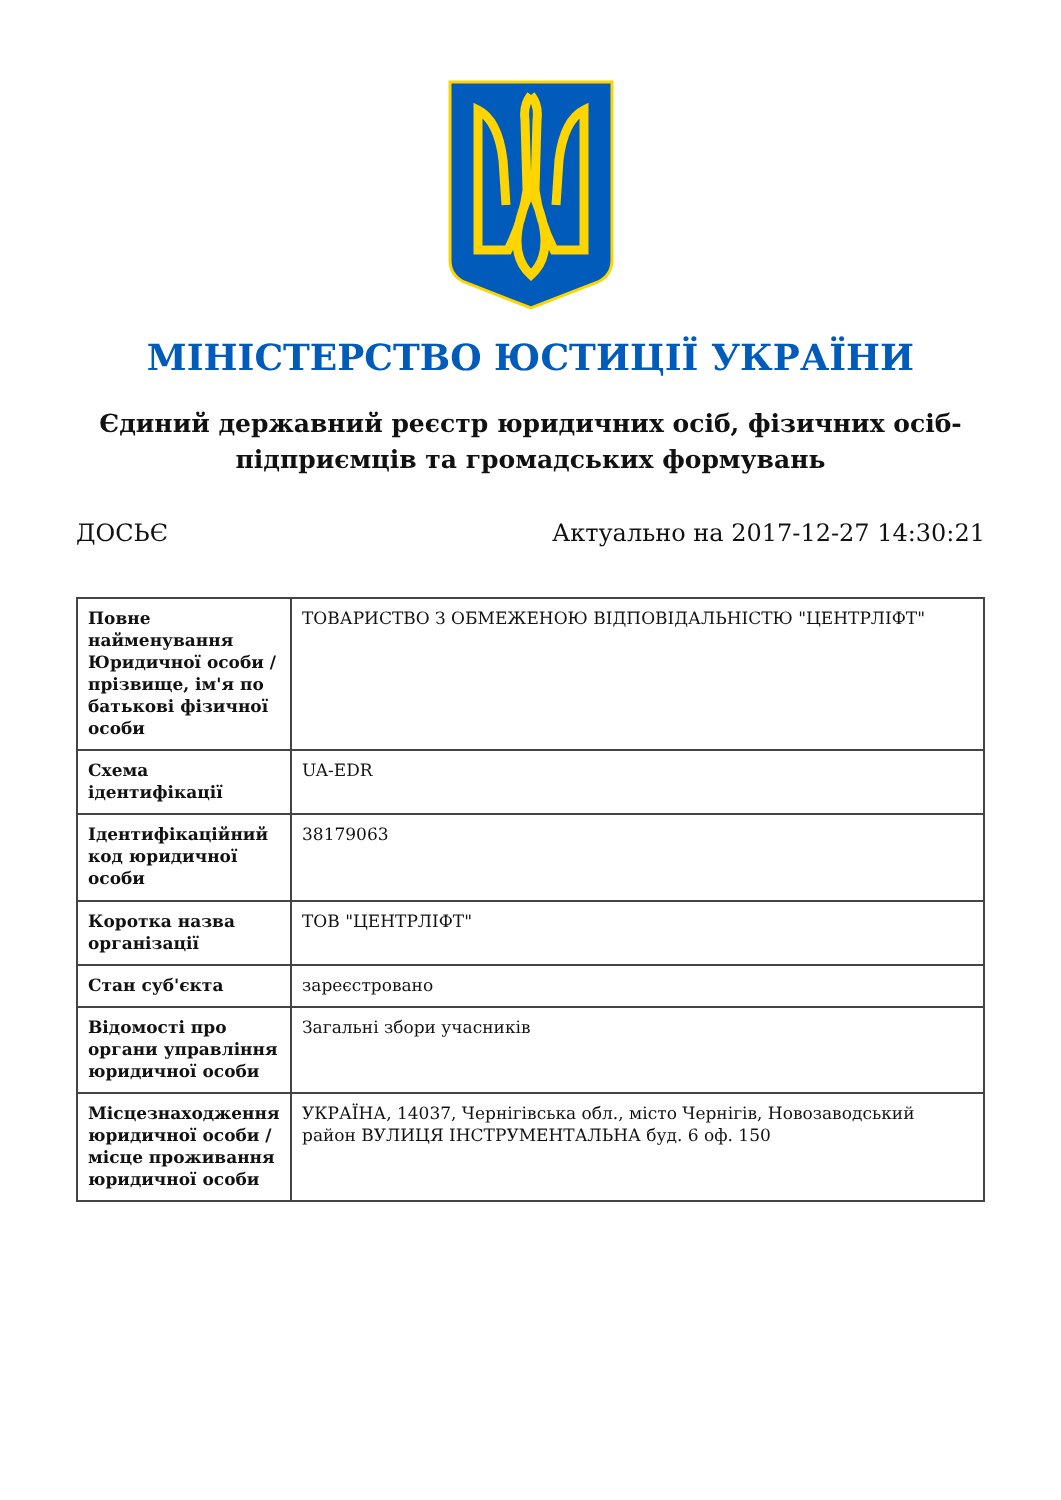МІНІСТЕРСТВО ЮСТИЦІЇ УКРАЇНИ
Єдиний державний реєстр юридичних осіб, фізичних осіб-підприємців та громадських формувань
ДОСЬЄ Актуально на 2017-12-27 14:30:21
| Повне найменування Юридичної особи / прізвище, ім'я по батькові фізичної особи | ТОВАРИСТВО З ОБМЕЖЕНОЮ ВІДПОВІДАЛЬНІСТЮ "ЦЕНТРЛІФТ" |
| Схема ідентифікації | UA-EDR |
| Ідентифікаційний код юридичної особи | 38179063 |
| Коротка назва організації | ТОВ "ЦЕНТРЛІФТ" |
| Стан суб'єкта | зареєстровано |
| Відомості про органи управління юридичної особи | Загальні збори учасників |
| Місцезнаходження юридичної особи / місце проживання юридичної особи | УКРАЇНА, 14037, Чернігівська обл., місто Чернігів, Новозаводський район ВУЛИЦЯ ІНСТРУМЕНТАЛЬНА буд. 6 оф. 150 |